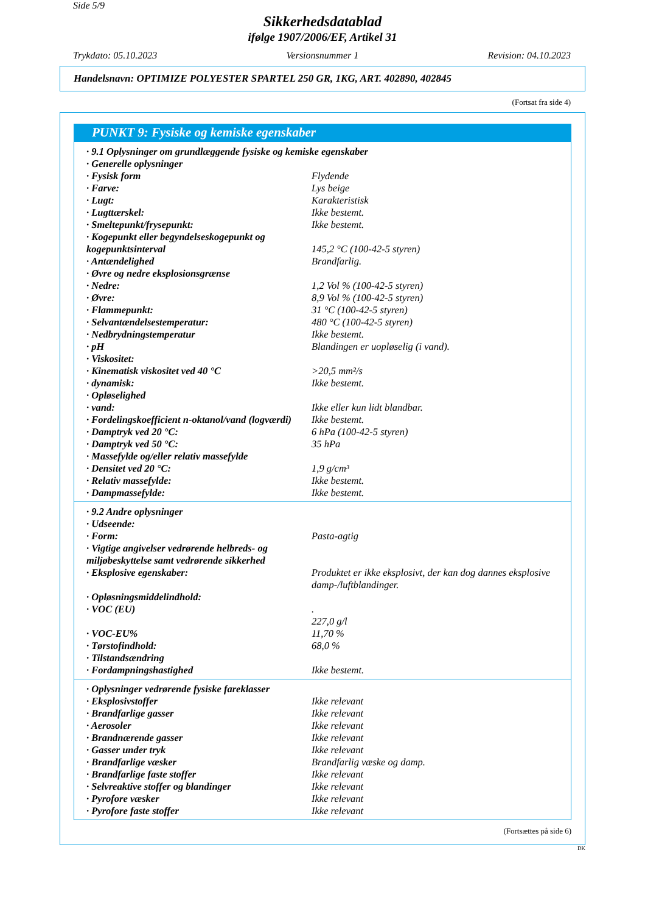Side 5/9
Sikkerhedsdatablad
ifølge 1907/2006/EF, Artikel 31
Trykdato: 05.10.2023 Versionsnummer 1 Revision: 04.10.2023
Handelsnavn: OPTIMIZE POLYESTER SPARTEL 250 GR, 1KG, ART. 402890, 402845
(Fortsat fra side 4)
PUNKT 9: Fysiske og kemiske egenskaber
| · 9.1 Oplysninger om grundlæggende fysiske og kemiske egenskaber | |
| · Generelle oplysninger | |
| · Fysisk form | Flydende |
| · Farve: | Lys beige |
| · Lugt: | Karakteristisk |
| · Lugttærskel: | Ikke bestemt. |
| · Smeltepunkt/frysepunkt: | Ikke bestemt. |
| · Kogepunkt eller begyndelseskogepunkt og kogepunktsinterval | 145,2 °C (100-42-5 styren) |
| · Antændelighed | Brandfarlig. |
| · Øvre og nedre eksplosionsgrænse | |
| · Nedre: | 1,2 Vol % (100-42-5 styren) |
| · Øvre: | 8,9 Vol % (100-42-5 styren) |
| · Flammepunkt: | 31 °C (100-42-5 styren) |
| · Selvantændelsestemperatur: | 480 °C (100-42-5 styren) |
| · Nedbrydningstemperatur | Ikke bestemt. |
| · pH | Blandingen er uopløselig (i vand). |
| · Viskositet: | |
| · Kinematisk viskositet ved 40 °C | >20,5 mm²/s |
| · dynamisk: | Ikke bestemt. |
| · Opløselighed | |
| · vand: | Ikke eller kun lidt blandbar. |
| · Fordelingskoefficient n-oktanol/vand (logværdi) | Ikke bestemt. |
| · Damptryk ved 20 °C: | 6 hPa (100-42-5 styren) |
| · Damptryk ved 50 °C: | 35 hPa |
| · Massefylde og/eller relativ massefylde | |
| · Densitet ved 20 °C: | 1,9 g/cm³ |
| · Relativ massefylde: | Ikke bestemt. |
| · Dampmassefylde: | Ikke bestemt. |
| · 9.2 Andre oplysninger | |
| · Udseende: | |
| · Form: | Pasta-agtig |
| · Vigtige angivelser vedrørende helbreds- og miljøbeskyttelse samt vedrørende sikkerhed | |
| · Eksplosive egenskaber: | Produktet er ikke eksplosivt, der kan dog dannes eksplosive damp-/luftblandinger. |
| · Opløsningsmiddelindhold: | |
| · VOC (EU) | . 227,0 g/l |
| · VOC-EU% | 11,70 % |
| · Tørstofindhold: | 68,0 % |
| · Tilstandsændring | |
| · Fordampningshastighed | Ikke bestemt. |
| · Oplysninger vedrørende fysiske fareklasser | |
| · Eksplosivstoffer | Ikke relevant |
| · Brandfarlige gasser | Ikke relevant |
| · Aerosoler | Ikke relevant |
| · Brandnærende gasser | Ikke relevant |
| · Gasser under tryk | Ikke relevant |
| · Brandfarlige væsker | Brandfarlig væske og damp. |
| · Brandfarlige faste stoffer | Ikke relevant |
| · Selvreaktive stoffer og blandinger | Ikke relevant |
| · Pyrofore væsker | Ikke relevant |
| · Pyrofore faste stoffer | Ikke relevant |
(Fortsættes på side 6)
DK